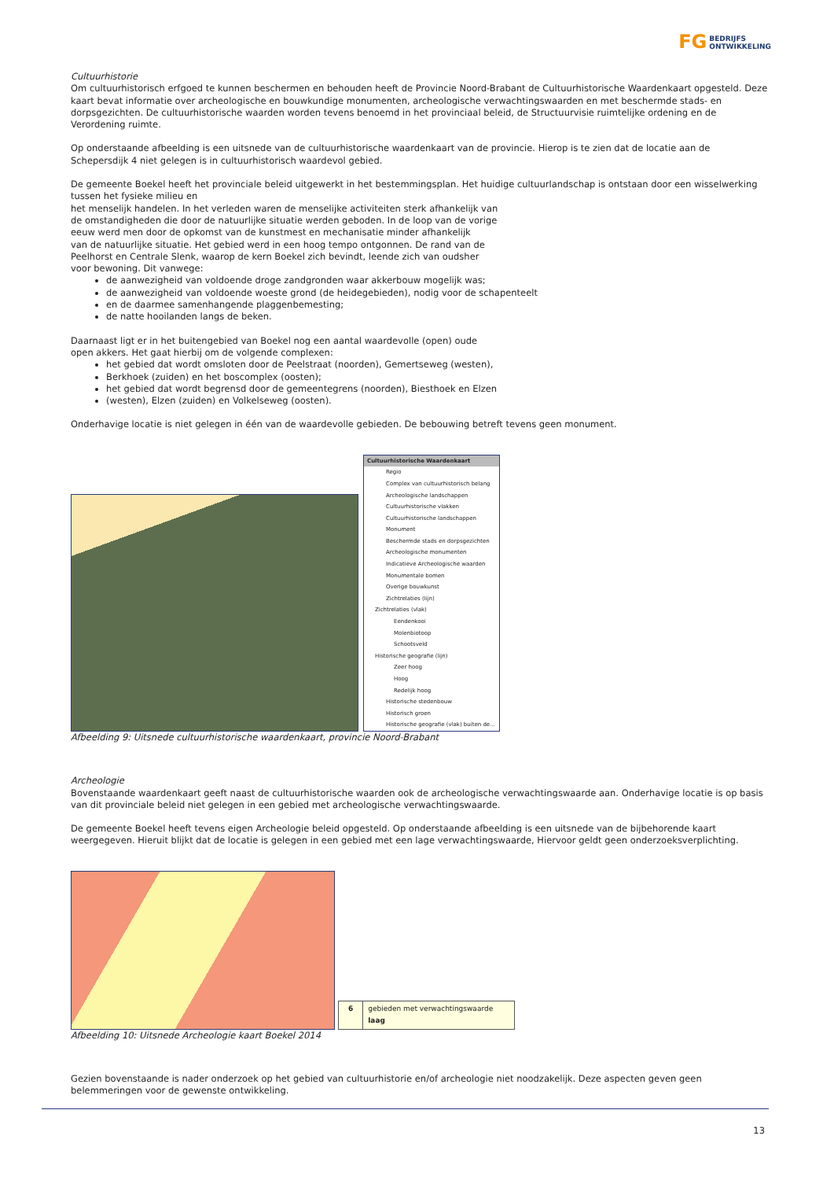FG BEDRIJFS
ONTWIKKELING
Cultuurhistorie
Om cultuurhistorisch erfgoed te kunnen beschermen en behouden heeft de Provincie Noord-Brabant de Cultuurhistorische Waardenkaart opgesteld. Deze kaart bevat informatie over archeologische en bouwkundige monumenten, archeologische verwachtingswaarden en met beschermde stads- en dorpsgezichten. De cultuurhistorische waarden worden tevens benoemd in het provinciaal beleid, de Structuurvisie ruimtelijke ordening en de Verordening ruimte.
Op onderstaande afbeelding is een uitsnede van de cultuurhistorische waardenkaart van de provincie. Hierop is te zien dat de locatie aan de Schepersdijk 4 niet gelegen is in cultuurhistorisch waardevol gebied.
De gemeente Boekel heeft het provinciale beleid uitgewerkt in het bestemmingsplan. Het huidige cultuurlandschap is ontstaan door een wisselwerking tussen het fysieke milieu en
het menselijk handelen. In het verleden waren de menselijke activiteiten sterk afhankelijk van
de omstandigheden die door de natuurlijke situatie werden geboden. In de loop van de vorige
eeuw werd men door de opkomst van de kunstmest en mechanisatie minder afhankelijk
van de natuurlijke situatie. Het gebied werd in een hoog tempo ontgonnen. De rand van de
Peelhorst en Centrale Slenk, waarop de kern Boekel zich bevindt, leende zich van oudsher
voor bewoning. Dit vanwege:
de aanwezigheid van voldoende droge zandgronden waar akkerbouw mogelijk was;
de aanwezigheid van voldoende woeste grond (de heidegebieden), nodig voor de schapenteelt
en de daarmee samenhangende plaggenbemesting;
de natte hooilanden langs de beken.
Daarnaast ligt er in het buitengebied van Boekel nog een aantal waardevolle (open) oude
open akkers. Het gaat hierbij om de volgende complexen:
het gebied dat wordt omsloten door de Peelstraat (noorden), Gemertseweg (westen),
Berkhoek (zuiden) en het boscomplex (oosten);
het gebied dat wordt begrensd door de gemeentegrens (noorden), Biesthoek en Elzen
(westen), Elzen (zuiden) en Volkelseweg (oosten).
Onderhavige locatie is niet gelegen in één van de waardevolle gebieden. De bebouwing betreft tevens geen monument.
Cultuurhistorische Waardenkaart
Regio
Complex van cultuurhistorisch belang
Archeologische landschappen
Cultuurhistorische vlakken
Cultuurhistorische landschappen
Monument
Beschermde stads en dorpsgezichten
Archeologische monumenten
Indicatieve Archeologische waarden
Monumentale bomen
Overige bouwkunst
Zichtrelaties (lijn)
Zichtrelaties (vlak)
Eendenkooi
Molenbiotoop
Schootsveld
Historische geografie (lijn)
Zeer hoog
Hoog
Redelijk hoog
Historische stedenbouw
Historisch groen
Historische geografie (vlak) buiten de...
Afbeelding 9: Uitsnede cultuurhistorische waardenkaart, provincie Noord-Brabant
Archeologie
Bovenstaande waardenkaart geeft naast de cultuurhistorische waarden ook de archeologische verwachtingswaarde aan. Onderhavige locatie is op basis van dit provinciale beleid niet gelegen in een gebied met archeologische verwachtingswaarde.
De gemeente Boekel heeft tevens eigen Archeologie beleid opgesteld. Op onderstaande afbeelding is een uitsnede van de bijbehorende kaart weergegeven. Hieruit blijkt dat de locatie is gelegen in een gebied met een lage verwachtingswaarde, Hiervoor geldt geen onderzoeksverplichting.
6 gebieden met verwachtingswaarde laag
Afbeelding 10: Uitsnede Archeologie kaart Boekel 2014
Gezien bovenstaande is nader onderzoek op het gebied van cultuurhistorie en/of archeologie niet noodzakelijk. Deze aspecten geven geen belemmeringen voor de gewenste ontwikkeling.
13